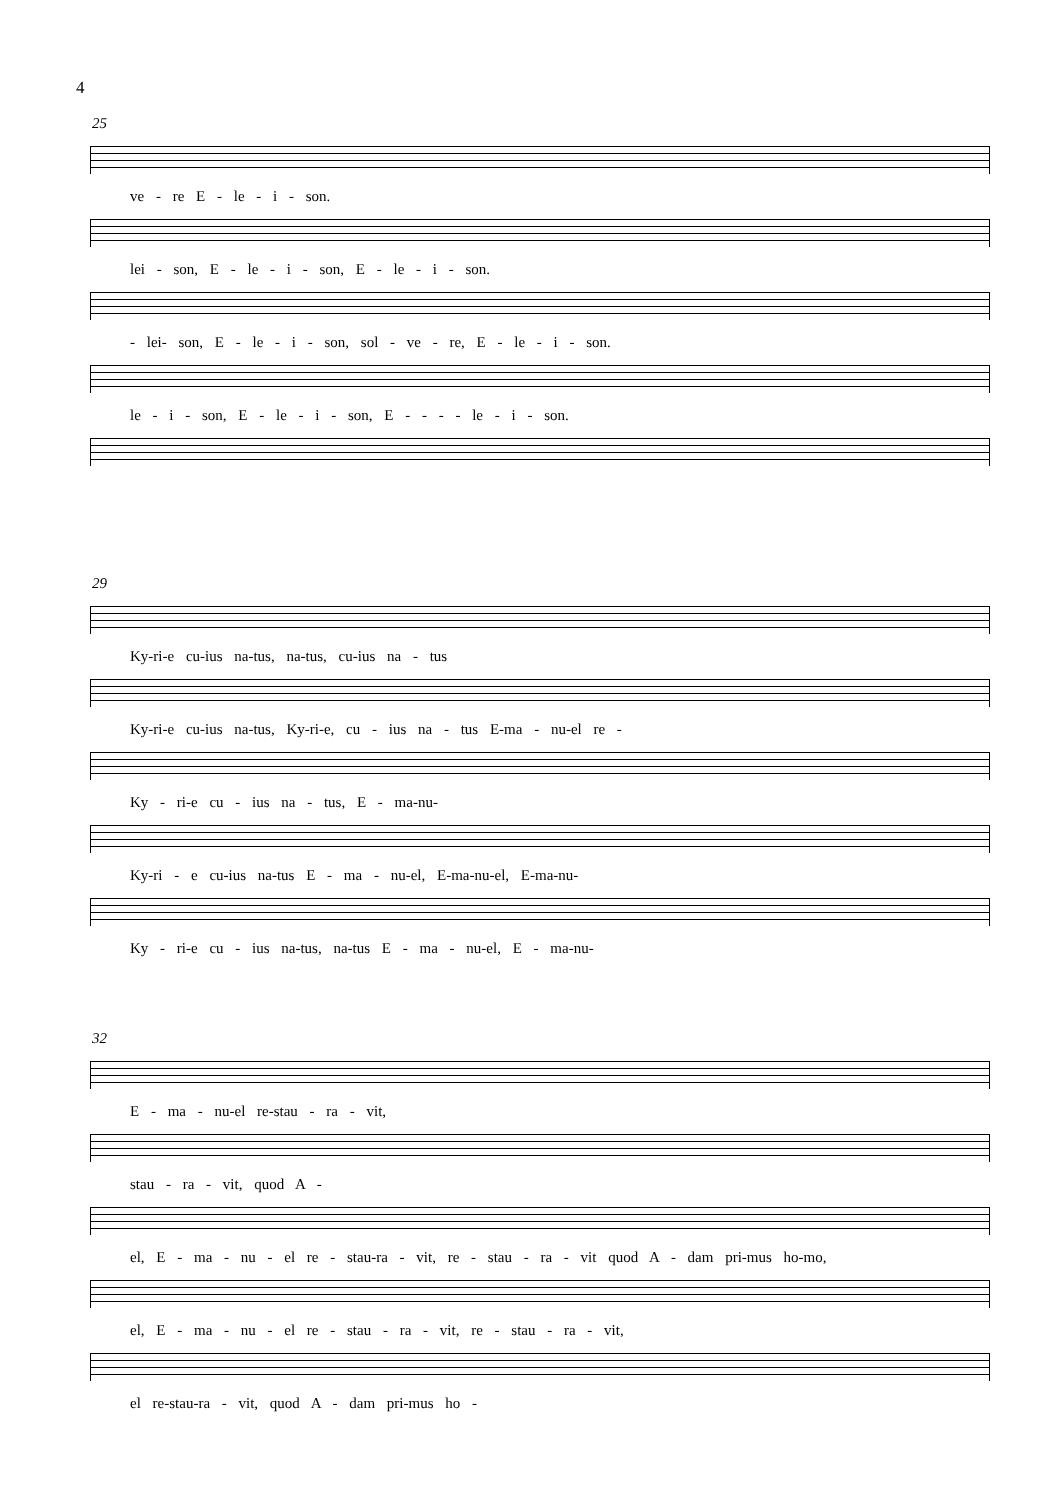4
25
ve - re E - le - i - son.
lei - son, E - le - i - son, E - le - i - son.
- lei- son, E - le - i - son, sol - ve - re, E - le - i - son.
le - i - son, E - le - i - son, E - - - - le - i - son.
29
Ky-ri-e cu-ius na-tus, na-tus, cu-ius na - tus
Ky-ri-e cu-ius na-tus, Ky-ri-e, cu - ius na - tus E-ma - nu-el re -
Ky - ri-e cu - ius na - tus, E - ma-nu-
Ky-ri - e cu-ius na-tus E - ma - nu-el, E-ma-nu-el, E-ma-nu-
Ky - ri-e cu - ius na-tus, na-tus E - ma - nu-el, E - ma-nu-
32
E - ma - nu-el re-stau - ra - vit,
stau - ra - vit, quod A -
el, E - ma - nu - el re - stau-ra - vit, re - stau - ra - vit quod A - dam pri-mus ho-mo,
el, E - ma - nu - el re - stau - ra - vit, re - stau - ra - vit,
el re-stau-ra - vit, quod A - dam pri-mus ho -